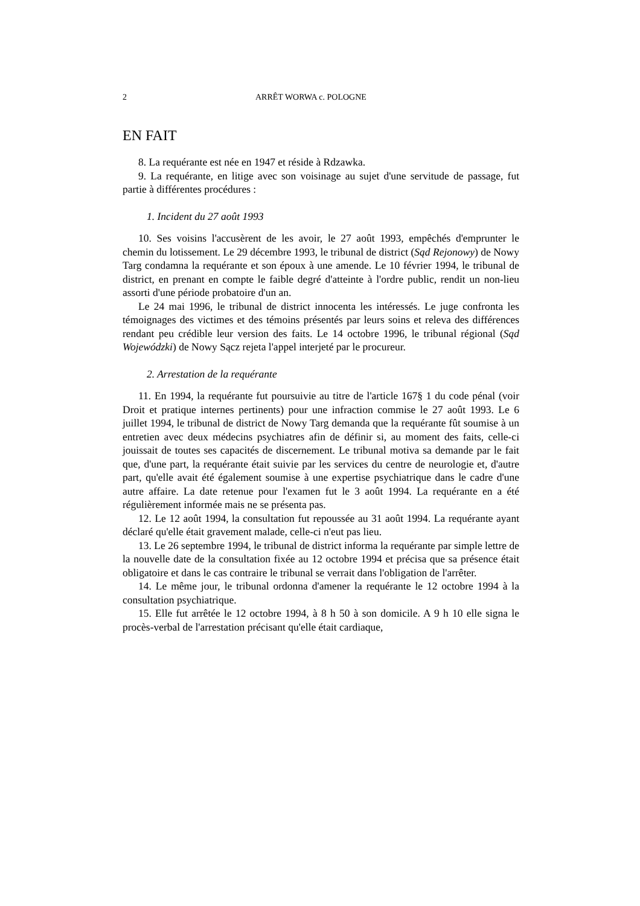2 ARRÊT WORWA c. POLOGNE
EN FAIT
8. La requérante est née en 1947 et réside à Rdzawka.
9. La requérante, en litige avec son voisinage au sujet d'une servitude de passage, fut partie à différentes procédures :
1. Incident du 27 août 1993
10. Ses voisins l'accusèrent de les avoir, le 27 août 1993, empêchés d'emprunter le chemin du lotissement. Le 29 décembre 1993, le tribunal de district (Sąd Rejonowy) de Nowy Targ condamna la requérante et son époux à une amende. Le 10 février 1994, le tribunal de district, en prenant en compte le faible degré d'atteinte à l'ordre public, rendit un non-lieu assorti d'une période probatoire d'un an.
Le 24 mai 1996, le tribunal de district innocenta les intéressés. Le juge confronta les témoignages des victimes et des témoins présentés par leurs soins et releva des différences rendant peu crédible leur version des faits. Le 14 octobre 1996, le tribunal régional (Sąd Wojewódzki) de Nowy Sącz rejeta l'appel interjeté par le procureur.
2. Arrestation de la requérante
11. En 1994, la requérante fut poursuivie au titre de l'article 167§ 1 du code pénal (voir Droit et pratique internes pertinents) pour une infraction commise le 27 août 1993. Le 6 juillet 1994, le tribunal de district de Nowy Targ demanda que la requérante fût soumise à un entretien avec deux médecins psychiatres afin de définir si, au moment des faits, celle-ci jouissait de toutes ses capacités de discernement. Le tribunal motiva sa demande par le fait que, d'une part, la requérante était suivie par les services du centre de neurologie et, d'autre part, qu'elle avait été également soumise à une expertise psychiatrique dans le cadre d'une autre affaire. La date retenue pour l'examen fut le 3 août 1994. La requérante en a été régulièrement informée mais ne se présenta pas.
12. Le 12 août 1994, la consultation fut repoussée au 31 août 1994. La requérante ayant déclaré qu'elle était gravement malade, celle-ci n'eut pas lieu.
13. Le 26 septembre 1994, le tribunal de district informa la requérante par simple lettre de la nouvelle date de la consultation fixée au 12 octobre 1994 et précisa que sa présence était obligatoire et dans le cas contraire le tribunal se verrait dans l'obligation de l'arrêter.
14. Le même jour, le tribunal ordonna d'amener la requérante le 12 octobre 1994 à la consultation psychiatrique.
15. Elle fut arrêtée le 12 octobre 1994, à 8 h 50 à son domicile. A 9 h 10 elle signa le procès-verbal de l'arrestation précisant qu'elle était cardiaque,